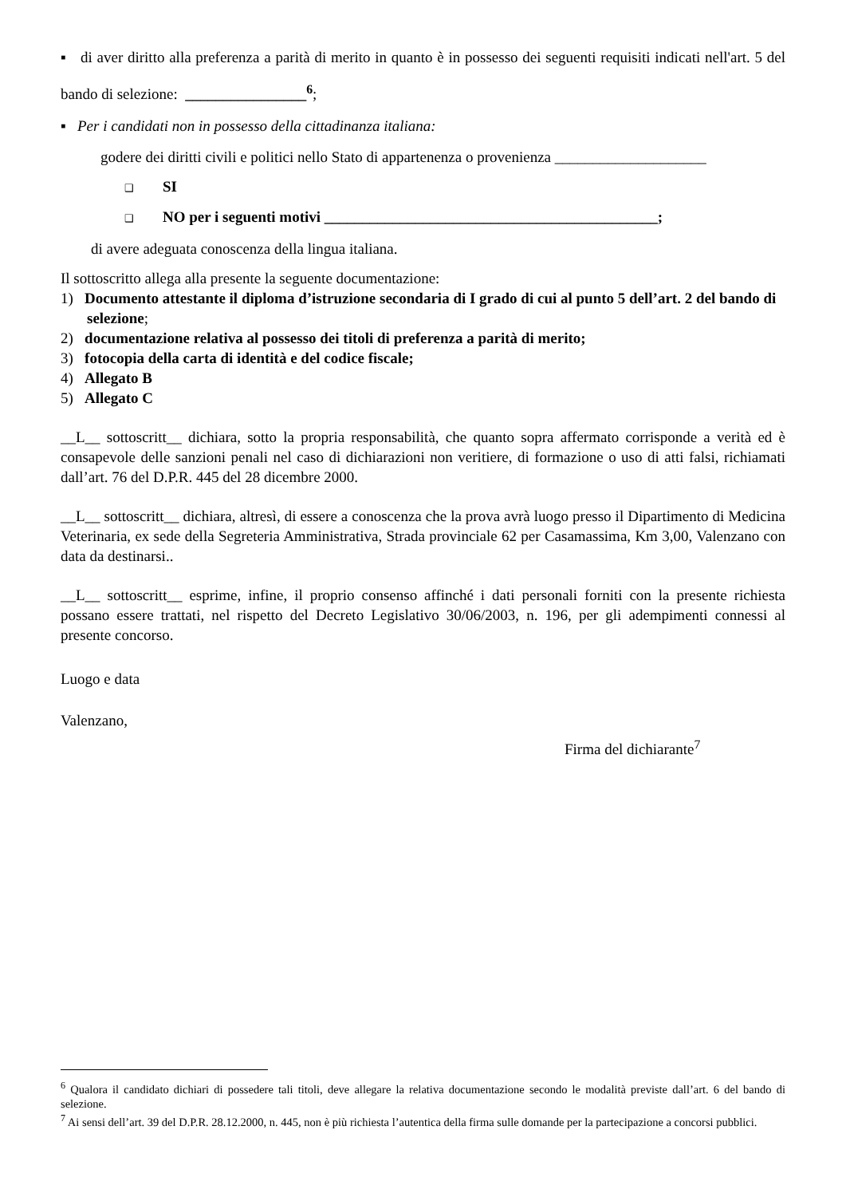▪ di aver diritto alla preferenza a parità di merito in quanto è in possesso dei seguenti requisiti indicati nell'art. 5 del bando di selezione: ________________<sup>6</sup>;
▪ Per i candidati non in possesso della cittadinanza italiana:
godere dei diritti civili e politici nello Stato di appartenenza o provenienza ____________________
❑ SI
❑ NO per i seguenti motivi ____________________________________________;
di avere adeguata conoscenza della lingua italiana.
Il sottoscritto allega alla presente la seguente documentazione:
1) Documento attestante il diploma d’istruzione secondaria di I grado di cui al punto 5 dell’art. 2 del bando di selezione;
2) documentazione relativa al possesso dei titoli di preferenza a parità di merito;
3) fotocopia della carta di identità e del codice fiscale;
4) Allegato B
5) Allegato C
__L__ sottoscritt__ dichiara, sotto la propria responsabilità, che quanto sopra affermato corrisponde a verità ed è consapevole delle sanzioni penali nel caso di dichiarazioni non veritiere, di formazione o uso di atti falsi, richiamati dall’art. 76 del D.P.R. 445 del 28 dicembre 2000.
__L__ sottoscritt__ dichiara, altresì, di essere a conoscenza che la prova avrà luogo presso il Dipartimento di Medicina Veterinaria, ex sede della Segreteria Amministrativa, Strada provinciale 62 per Casamassima, Km 3,00, Valenzano con data da destinarsi..
__L__ sottoscritt__ esprime, infine, il proprio consenso affinché i dati personali forniti con la presente richiesta possano essere trattati, nel rispetto del Decreto Legislativo 30/06/2003, n. 196, per gli adempimenti connessi al presente concorso.
Luogo e data
Valenzano,
Firma del dichiarante<sup>7</sup>
<sup>6</sup> Qualora il candidato dichiari di possedere tali titoli, deve allegare la relativa documentazione secondo le modalità previste dall’art. 6 del bando di selezione.
<sup>7</sup> Ai sensi dell’art. 39 del D.P.R. 28.12.2000, n. 445, non è più richiesta l’autentica della firma sulle domande per la partecipazione a concorsi pubblici.